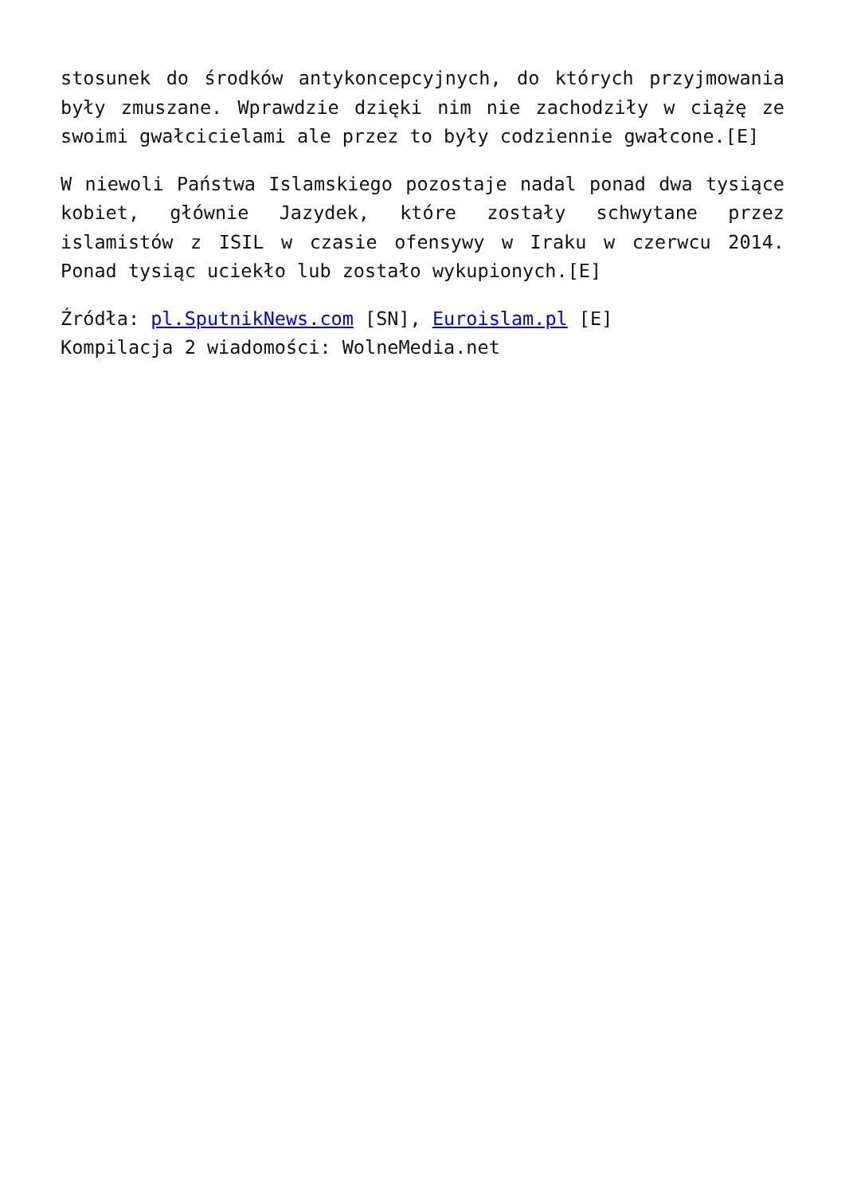stosunek do środków antykoncepcyjnych, do których przyjmowania były zmuszane. Wprawdzie dzięki nim nie zachodziły w ciążę ze swoimi gwałcicielami ale przez to były codziennie gwałcone.[E]
W niewoli Państwa Islamskiego pozostaje nadal ponad dwa tysiące kobiet, głównie Jazydek, które zostały schwytane przez islamistów z ISIL w czasie ofensywy w Iraku w czerwcu 2014. Ponad tysiąc uciekło lub zostało wykupionych.[E]
Źródła: pl.SputnikNews.com [SN], Euroislam.pl [E]
Kompilacja 2 wiadomości: WolneMedia.net